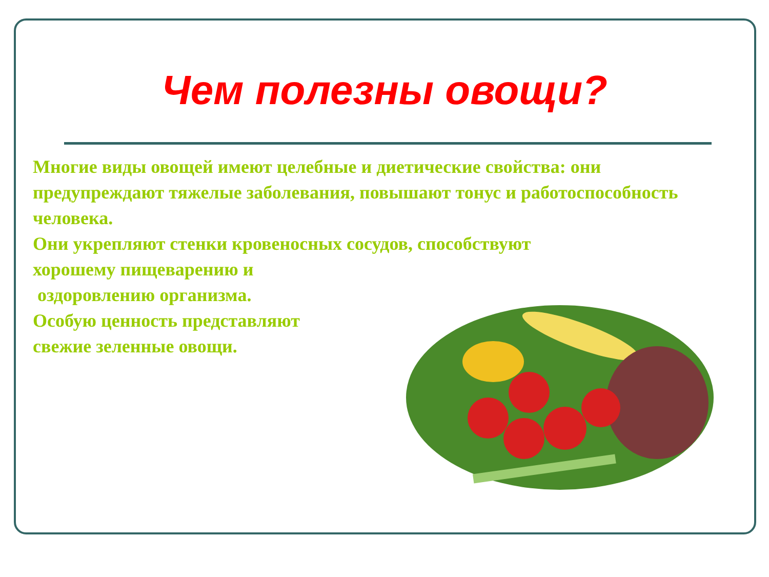Чем полезны овощи?
Многие виды овощей имеют целебные и диетические свойства: они предупреждают тяжелые заболевания, повышают тонус и работоспособность человека.
Они укрепляют стенки кровеносных сосудов, способствуют
хорошему пищеварению и
оздоровлению организма.
Особую ценность представляют
свежие зеленные овощи.